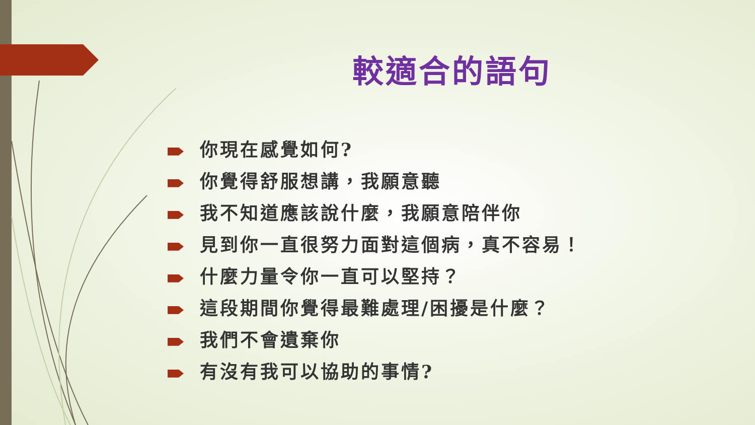較適合的語句
你現在感覺如何?
你覺得舒服想講，我願意聽
我不知道應該說什麼，我願意陪伴你
見到你一直很努力面對這個病，真不容易！
什麼力量令你一直可以堅持？
這段期間你覺得最難處理/困擾是什麼？
我們不會遺棄你
有沒有我可以協助的事情?